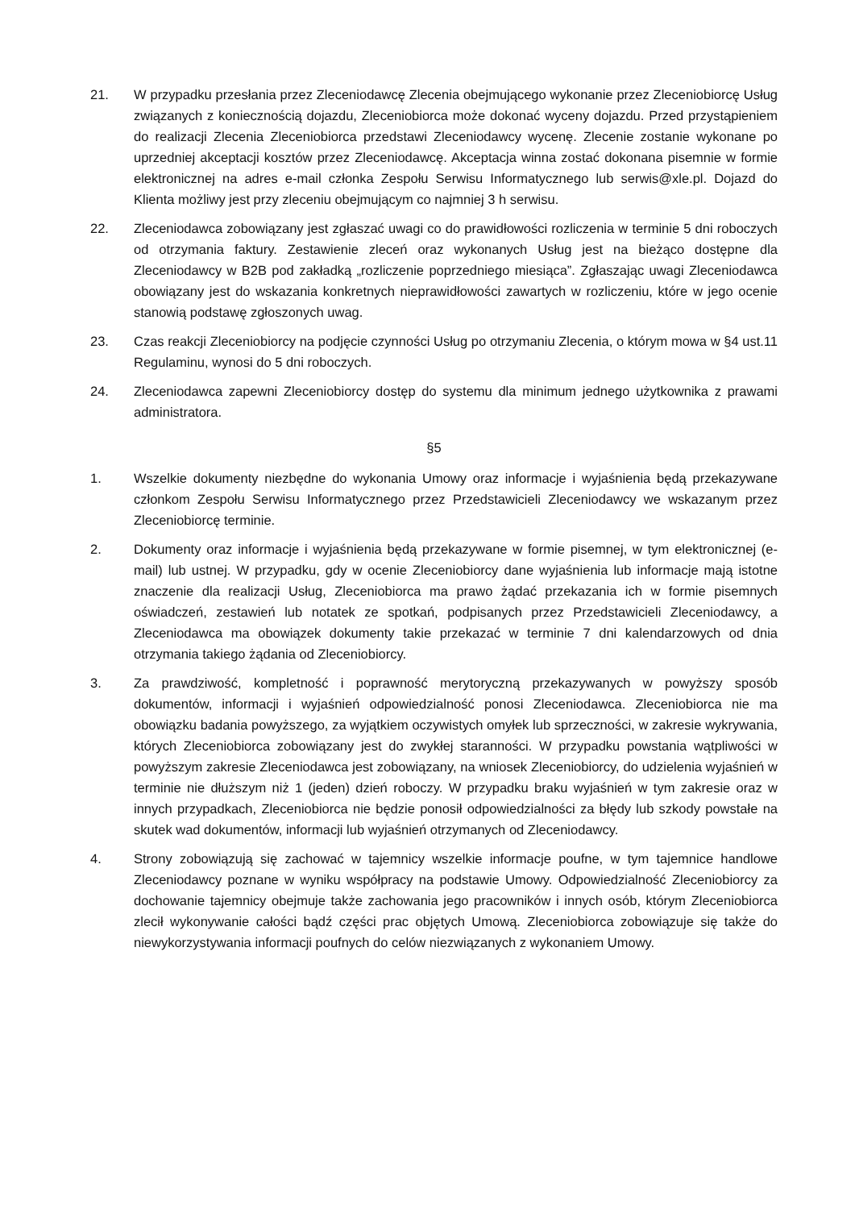21. W przypadku przesłania przez Zleceniodawcę Zlecenia obejmującego wykonanie przez Zleceniobiorcę Usług związanych z koniecznością dojazdu, Zleceniobiorca może dokonać wyceny dojazdu. Przed przystąpieniem do realizacji Zlecenia Zleceniobiorca przedstawi Zleceniodawcy wycenę. Zlecenie zostanie wykonane po uprzedniej akceptacji kosztów przez Zleceniodawcę. Akceptacja winna zostać dokonana pisemnie w formie elektronicznej na adres e-mail członka Zespołu Serwisu Informatycznego lub serwis@xle.pl. Dojazd do Klienta możliwy jest przy zleceniu obejmującym co najmniej 3 h serwisu.
22. Zleceniodawca zobowiązany jest zgłaszać uwagi co do prawidłowości rozliczenia w terminie 5 dni roboczych od otrzymania faktury. Zestawienie zleceń oraz wykonanych Usług jest na bieżąco dostępne dla Zleceniodawcy w B2B pod zakładką „rozliczenie poprzedniego miesiąca”. Zgłaszając uwagi Zleceniodawca obowiązany jest do wskazania konkretnych nieprawidłowości zawartych w rozliczeniu, które w jego ocenie stanowią podstawę zgłoszonych uwag.
23. Czas reakcji Zleceniobiorcy na podjęcie czynności Usług po otrzymaniu Zlecenia, o którym mowa w §4 ust.11 Regulaminu, wynosi do 5 dni roboczych.
24. Zleceniodawca zapewni Zleceniobiorcy dostęp do systemu dla minimum jednego użytkownika z prawami administratora.
§5
1. Wszelkie dokumenty niezbędne do wykonania Umowy oraz informacje i wyjaśnienia będą przekazywane członkom Zespołu Serwisu Informatycznego przez Przedstawicieli Zleceniodawcy we wskazanym przez Zleceniobiorcę terminie.
2. Dokumenty oraz informacje i wyjaśnienia będą przekazywane w formie pisemnej, w tym elektronicznej (e-mail) lub ustnej. W przypadku, gdy w ocenie Zleceniobiorcy dane wyjaśnienia lub informacje mają istotne znaczenie dla realizacji Usług, Zleceniobiorca ma prawo żądać przekazania ich w formie pisemnych oświadczeń, zestawień lub notatek ze spotkań, podpisanych przez Przedstawicieli Zleceniodawcy, a Zleceniodawca ma obowiązek dokumenty takie przekazać w terminie 7 dni kalendarzowych od dnia otrzymania takiego żądania od Zleceniobiorcy.
3. Za prawdziwość, kompletność i poprawność merytoryczną przekazywanych w powyższy sposób dokumentów, informacji i wyjaśnień odpowiedzialność ponosi Zleceniodawca. Zleceniobiorca nie ma obowiązku badania powyższego, za wyjątkiem oczywistych omyłek lub sprzeczności, w zakresie wykrywania, których Zleceniobiorca zobowiązany jest do zwykłej staranności. W przypadku powstania wątpliwości w powyższym zakresie Zleceniodawca jest zobowiązany, na wniosek Zleceniobiorcy, do udzielenia wyjaśnień w terminie nie dłuższym niż 1 (jeden) dzień roboczy. W przypadku braku wyjaśnień w tym zakresie oraz w innych przypadkach, Zleceniobiorca nie będzie ponosił odpowiedzialności za błędy lub szkody powstałe na skutek wad dokumentów, informacji lub wyjaśnień otrzymanych od Zleceniodawcy.
4. Strony zobowiązują się zachować w tajemnicy wszelkie informacje poufne, w tym tajemnice handlowe Zleceniodawcy poznane w wyniku współpracy na podstawie Umowy. Odpowiedzialność Zleceniobiorcy za dochowanie tajemnicy obejmuje także zachowania jego pracowników i innych osób, którym Zleceniobiorca zlecił wykonywanie całości bądź części prac objętych Umową. Zleceniobiorca zobowiązuje się także do niewykorzystywania informacji poufnych do celów niezwiązanych z wykonaniem Umowy.